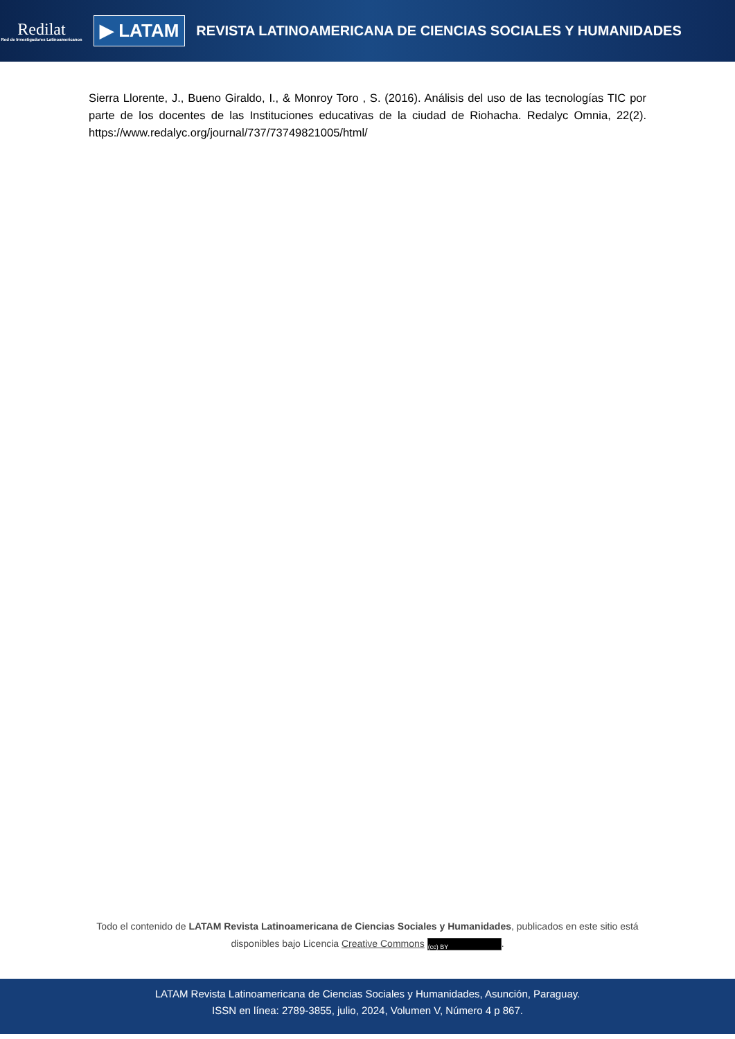Redilat
Red de Investigadores Latinoamericanos
▶ LATAM
REVISTA LATINOAMERICANA DE CIENCIAS SOCIALES Y HUMANIDADES
Sierra Llorente, J., Bueno Giraldo, I., & Monroy Toro , S. (2016). Análisis del uso de las tecnologías TIC por parte de los docentes de las Instituciones educativas de la ciudad de Riohacha. Redalyc Omnia, 22(2). https://www.redalyc.org/journal/737/73749821005/html/
Todo el contenido de LATAM Revista Latinoamericana de Ciencias Sociales y Humanidades, publicados en este sitio está disponibles bajo Licencia Creative Commons (cc) BY.
LATAM Revista Latinoamericana de Ciencias Sociales y Humanidades, Asunción, Paraguay.
ISSN en línea: 2789-3855, julio, 2024, Volumen V, Número 4 p 867.